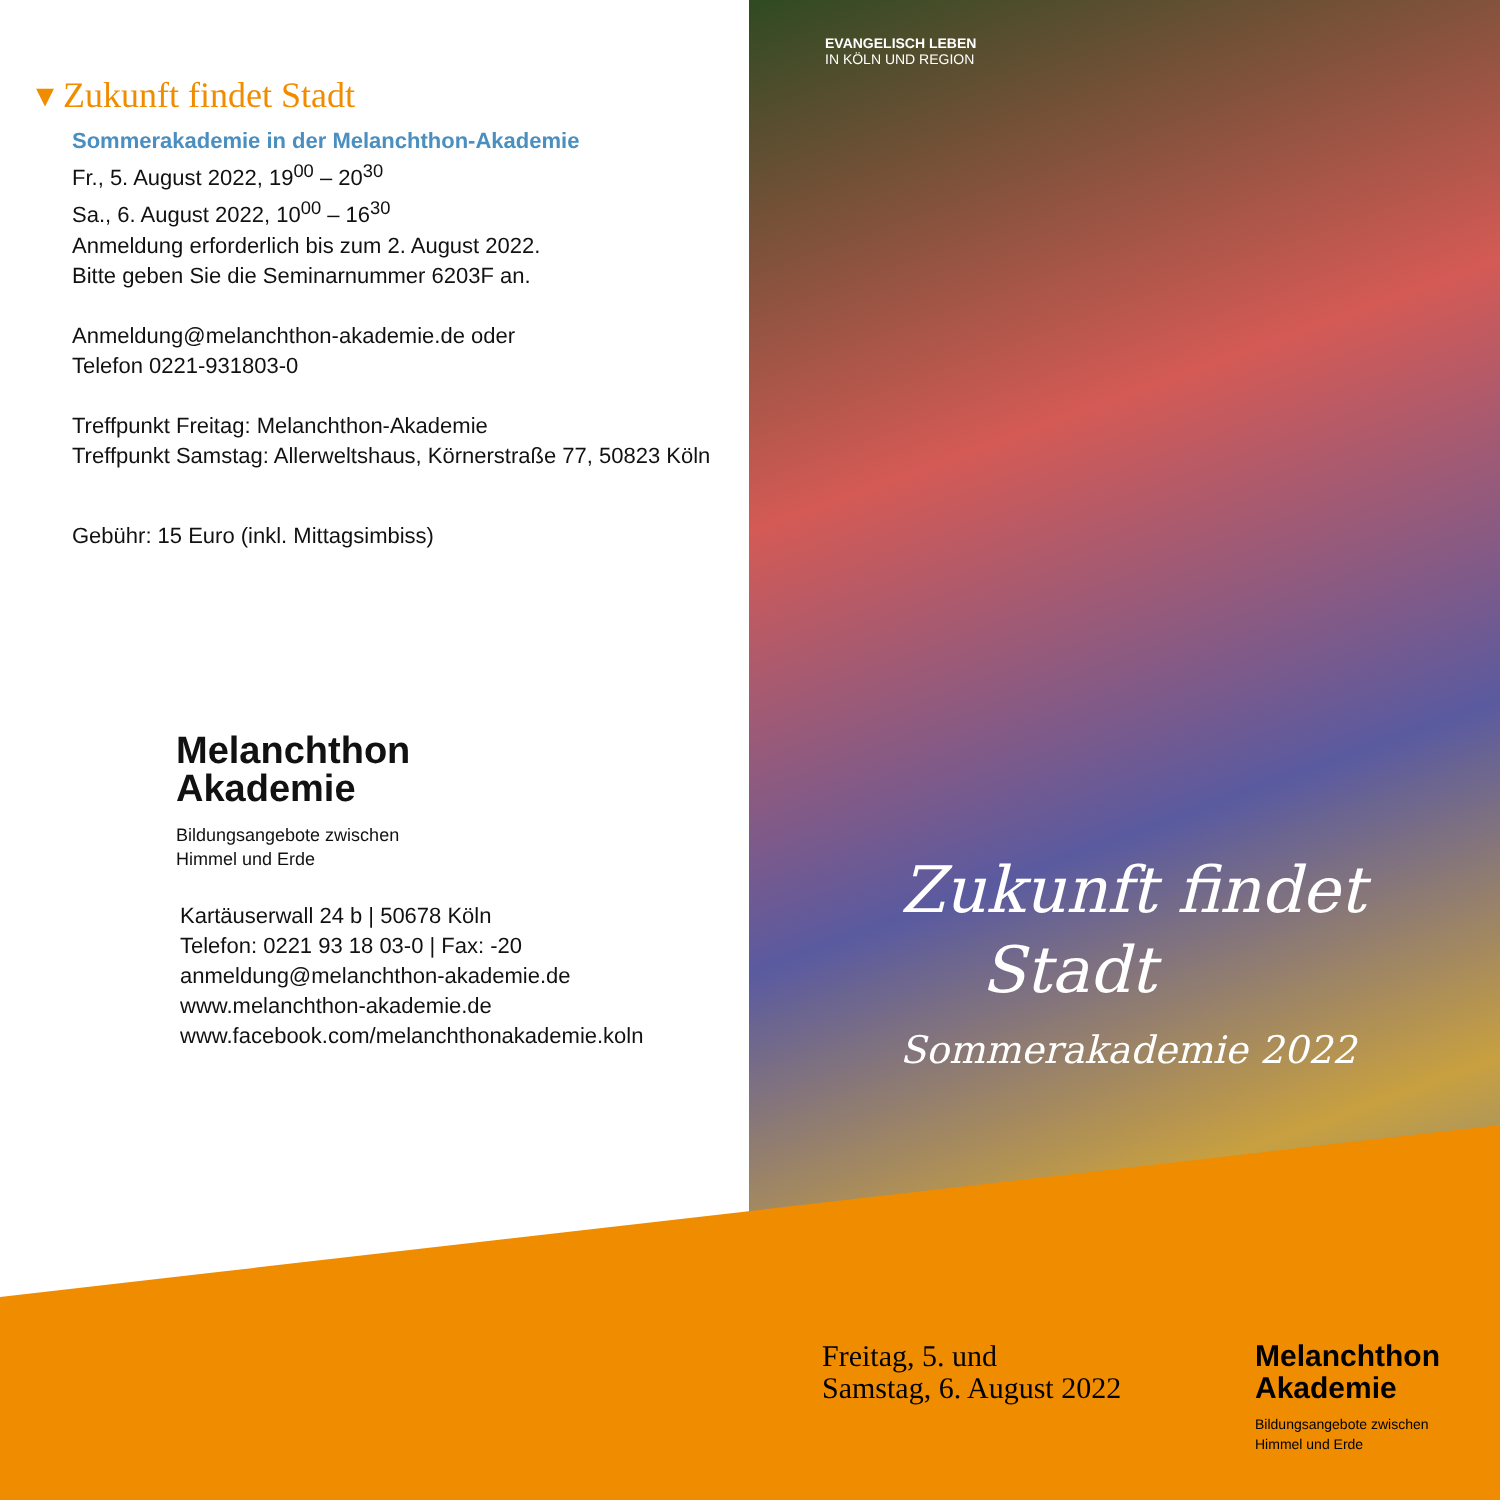▾ Zukunft findet Stadt
Sommerakademie in der Melanchthon-Akademie
Fr., 5. August 2022, 19<sup>00</sup> – 20<sup>30</sup>
Sa., 6. August 2022, 10<sup>00</sup> – 16<sup>30</sup>
Anmeldung erforderlich bis zum 2. August 2022.
Bitte geben Sie die Seminarnummer 6203F an.
Anmeldung@melanchthon-akademie.de oder
Telefon 0221-931803-0
Treffpunkt Freitag: Melanchthon-Akademie
Treffpunkt Samstag: Allerweltshaus, Körnerstraße 77, 50823 Köln
Gebühr: 15 Euro (inkl. Mittagsimbiss)
Melanchthon
Akademie
Bildungsangebote zwischen
Himmel und Erde
Kartäuserwall 24 b | 50678 Köln
Telefon: 0221 93 18 03-0 | Fax: -20
anmeldung@melanchthon-akademie.de
www.melanchthon-akademie.de
www.facebook.com/melanchthonakademie.koln
EVANGELISCH LEBEN
IN KÖLN UND REGION
Zukunft findet
Stadt
Sommerakademie 2022
Freitag, 5. und
Samstag, 6. August 2022
Melanchthon
Akademie
Bildungsangebote zwischen
Himmel und Erde